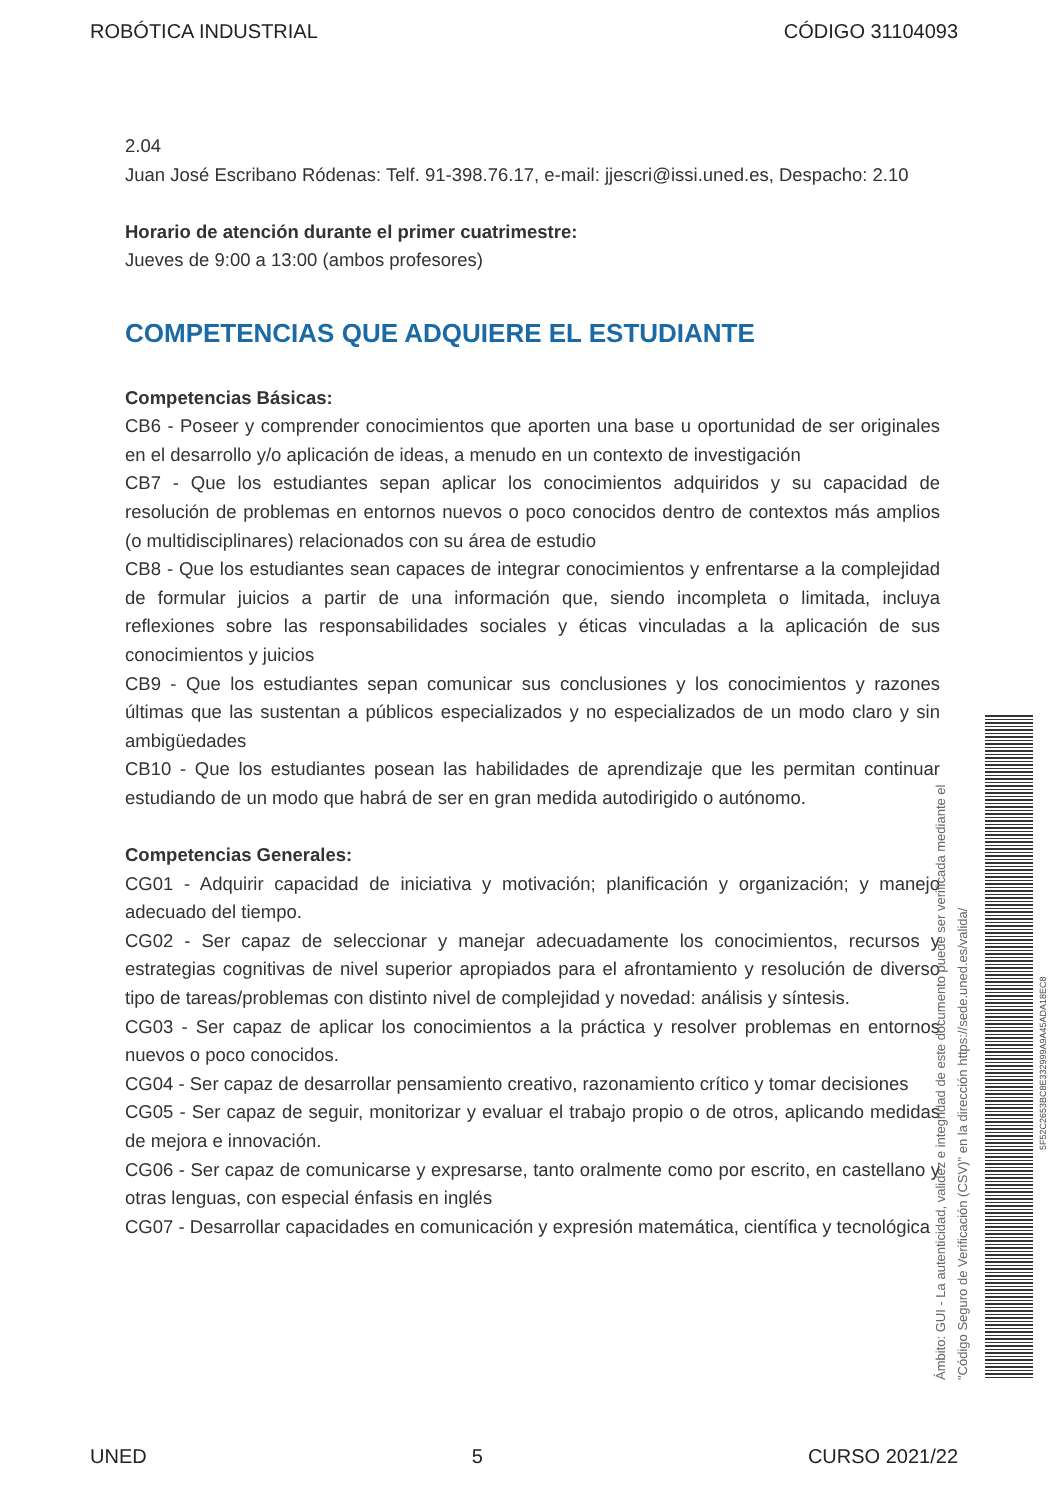ROBÓTICA INDUSTRIAL CÓDIGO 31104093
2.04
Juan José Escribano Ródenas: Telf. 91-398.76.17, e-mail: jjescri@issi.uned.es, Despacho: 2.10
Horario de atención durante el primer cuatrimestre:
Jueves de 9:00 a 13:00 (ambos profesores)
COMPETENCIAS QUE ADQUIERE EL ESTUDIANTE
Competencias Básicas:
CB6 - Poseer y comprender conocimientos que aporten una base u oportunidad de ser originales en el desarrollo y/o aplicación de ideas, a menudo en un contexto de investigación
CB7 - Que los estudiantes sepan aplicar los conocimientos adquiridos y su capacidad de resolución de problemas en entornos nuevos o poco conocidos dentro de contextos más amplios (o multidisciplinares) relacionados con su área de estudio
CB8 - Que los estudiantes sean capaces de integrar conocimientos y enfrentarse a la complejidad de formular juicios a partir de una información que, siendo incompleta o limitada, incluya reflexiones sobre las responsabilidades sociales y éticas vinculadas a la aplicación de sus conocimientos y juicios
CB9 - Que los estudiantes sepan comunicar sus conclusiones y los conocimientos y razones últimas que las sustentan a públicos especializados y no especializados de un modo claro y sin ambigüedades
CB10 - Que los estudiantes posean las habilidades de aprendizaje que les permitan continuar estudiando de un modo que habrá de ser en gran medida autodirigido o autónomo.
Competencias Generales:
CG01 - Adquirir capacidad de iniciativa y motivación; planificación y organización; y manejo adecuado del tiempo.
CG02 - Ser capaz de seleccionar y manejar adecuadamente los conocimientos, recursos y estrategias cognitivas de nivel superior apropiados para el afrontamiento y resolución de diverso tipo de tareas/problemas con distinto nivel de complejidad y novedad: análisis y síntesis.
CG03 - Ser capaz de aplicar los conocimientos a la práctica y resolver problemas en entornos nuevos o poco conocidos.
CG04 - Ser capaz de desarrollar pensamiento creativo, razonamiento crítico y tomar decisiones
CG05 - Ser capaz de seguir, monitorizar y evaluar el trabajo propio o de otros, aplicando medidas de mejora e innovación.
CG06 - Ser capaz de comunicarse y expresarse, tanto oralmente como por escrito, en castellano y otras lenguas, con especial énfasis en inglés
CG07 - Desarrollar capacidades en comunicación y expresión matemática, científica y tecnológica
Ámbito: GUI - La autenticidad, validez e integridad de este documento puede ser verificada mediante el
"Código Seguro de Verificación (CSV)" en la dirección https://sede.uned.es/valida/
5F52C2653BC8E332999A9A45ADA18EC8
UNED 5 CURSO 2021/22